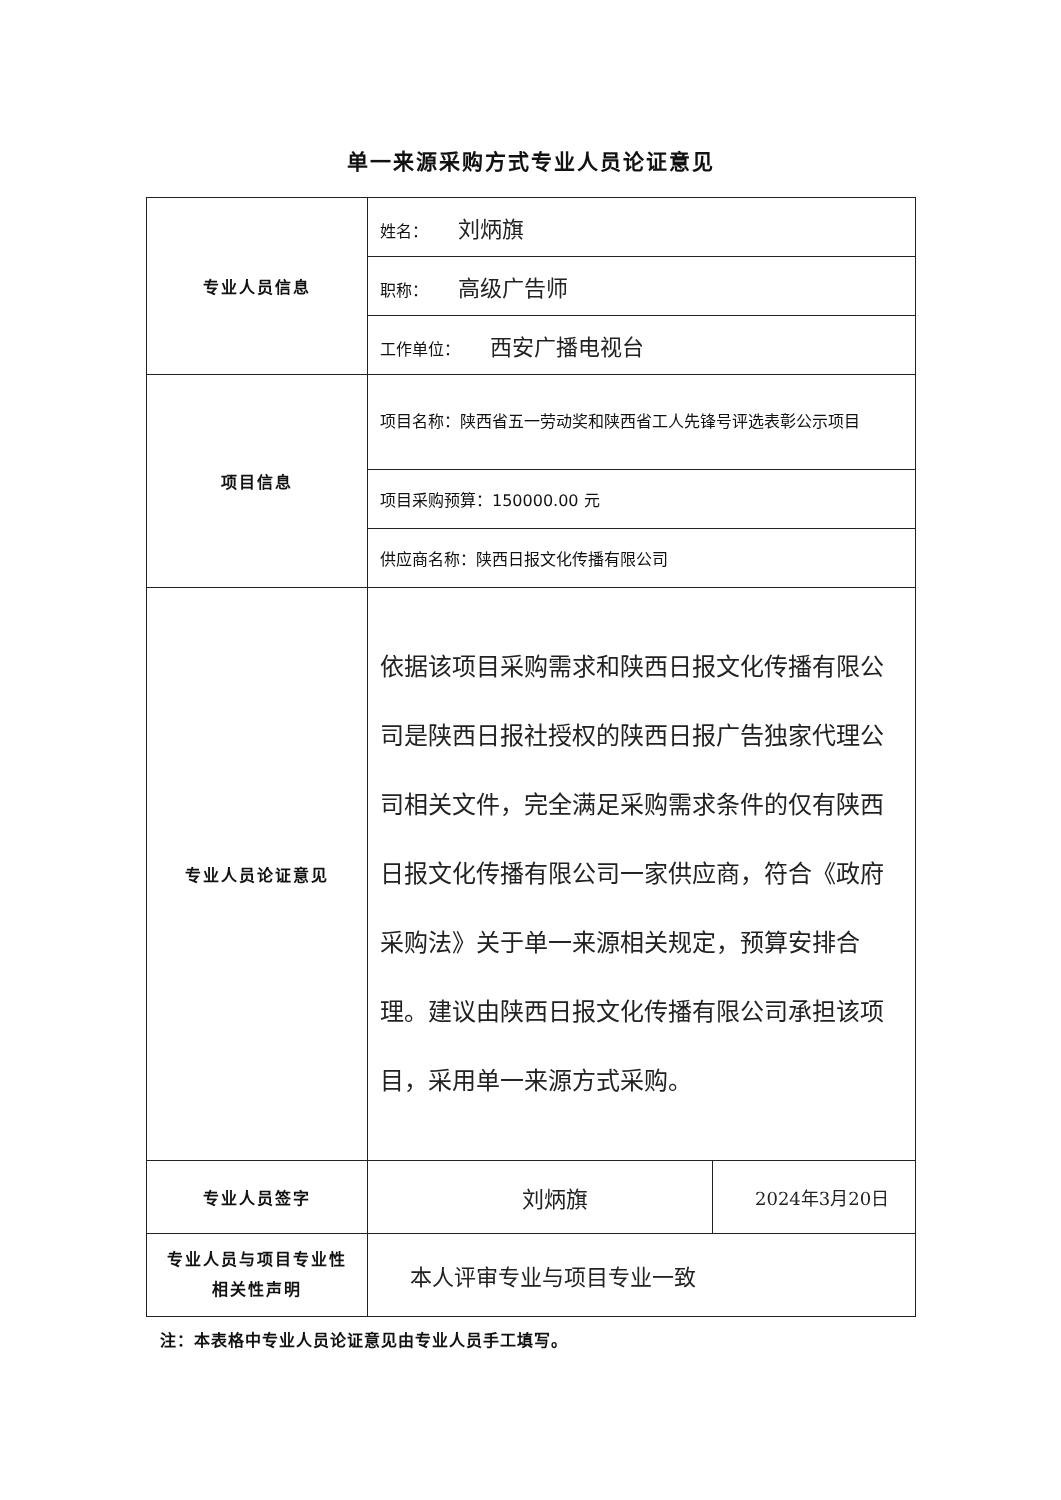单一来源采购方式专业人员论证意见
| 专业人员信息 | 姓名： 刘炳旗 | |
| | 职称： 高级广告师 | |
| | 工作单位： 西安广播电视台 | |
| 项目信息 | 项目名称：陕西省五一劳动奖和陕西省工人先锋号评选表彰公示项目 | |
| | 项目采购预算：150000.00 元 | |
| | 供应商名称：陕西日报文化传播有限公司 | |
| 专业人员论证意见 | 依据该项目采购需求和陕西日报文化传播有限公司是陕西日报社授权的陕西日报广告独家代理公司相关文件，完全满足采购需求条件的仅有陕西日报文化传播有限公司一家供应商，符合《政府采购法》关于单一来源相关规定，预算安排合理。建议由陕西日报文化传播有限公司承担该项目，采用单一来源方式采购。 | |
| 专业人员签字 | 刘炳旗 | 2024年3月20日 |
| 专业人员与项目专业性相关性声明 | 本人评审专业与项目专业一致 | |
注：本表格中专业人员论证意见由专业人员手工填写。